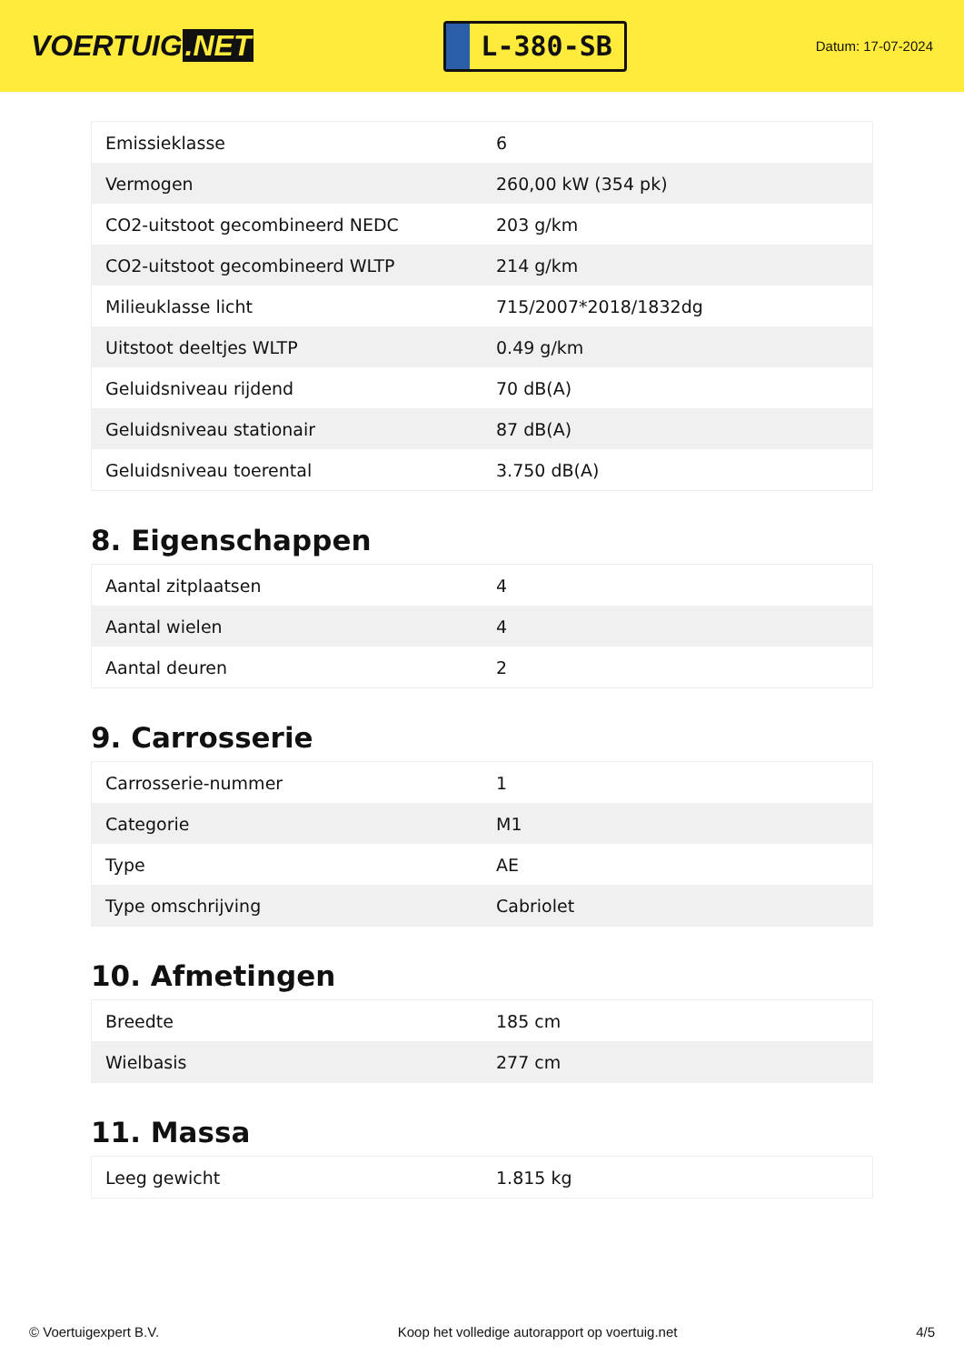VOERTUIG.NET
L-380-SB
Datum: 17-07-2024
| Emissieklasse | 6 |
| Vermogen | 260,00 kW (354 pk) |
| CO2-uitstoot gecombineerd NEDC | 203 g/km |
| CO2-uitstoot gecombineerd WLTP | 214 g/km |
| Milieuklasse licht | 715/2007*2018/1832dg |
| Uitstoot deeltjes WLTP | 0.49 g/km |
| Geluidsniveau rijdend | 70 dB(A) |
| Geluidsniveau stationair | 87 dB(A) |
| Geluidsniveau toerental | 3.750 dB(A) |
8. Eigenschappen
| Aantal zitplaatsen | 4 |
| Aantal wielen | 4 |
| Aantal deuren | 2 |
9. Carrosserie
| Carrosserie-nummer | 1 |
| Categorie | M1 |
| Type | AE |
| Type omschrijving | Cabriolet |
10. Afmetingen
| Breedte | 185 cm |
| Wielbasis | 277 cm |
11. Massa
| Leeg gewicht | 1.815 kg |
© Voertuigexpert B.V. Koop het volledige autorapport op voertuig.net 4/5